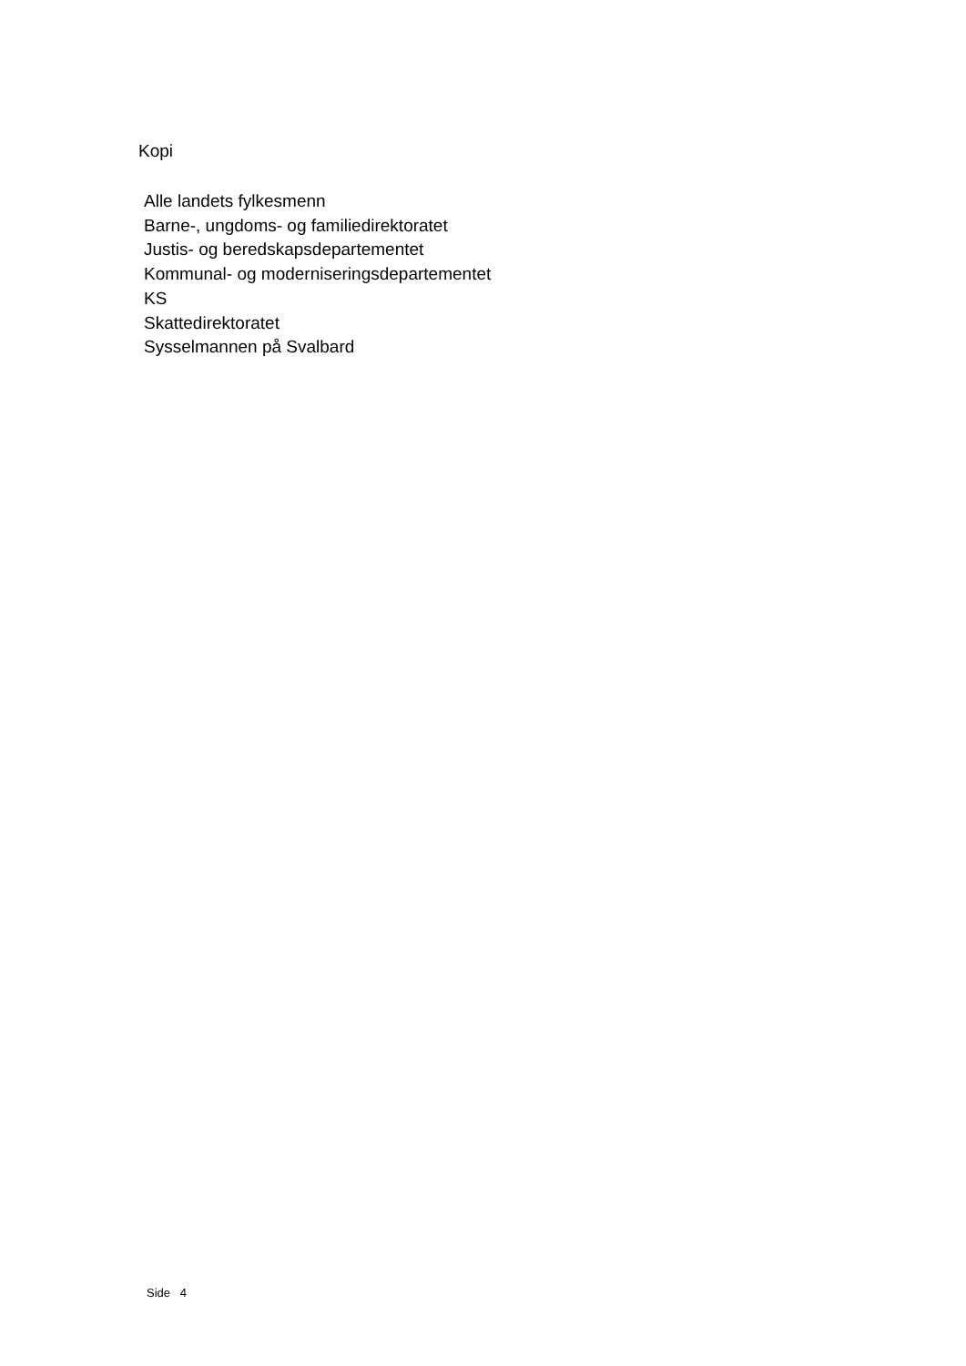Kopi
Alle landets fylkesmenn
Barne-, ungdoms- og familiedirektoratet
Justis- og beredskapsdepartementet
Kommunal- og moderniseringsdepartementet
KS
Skattedirektoratet
Sysselmannen på Svalbard
Side 4